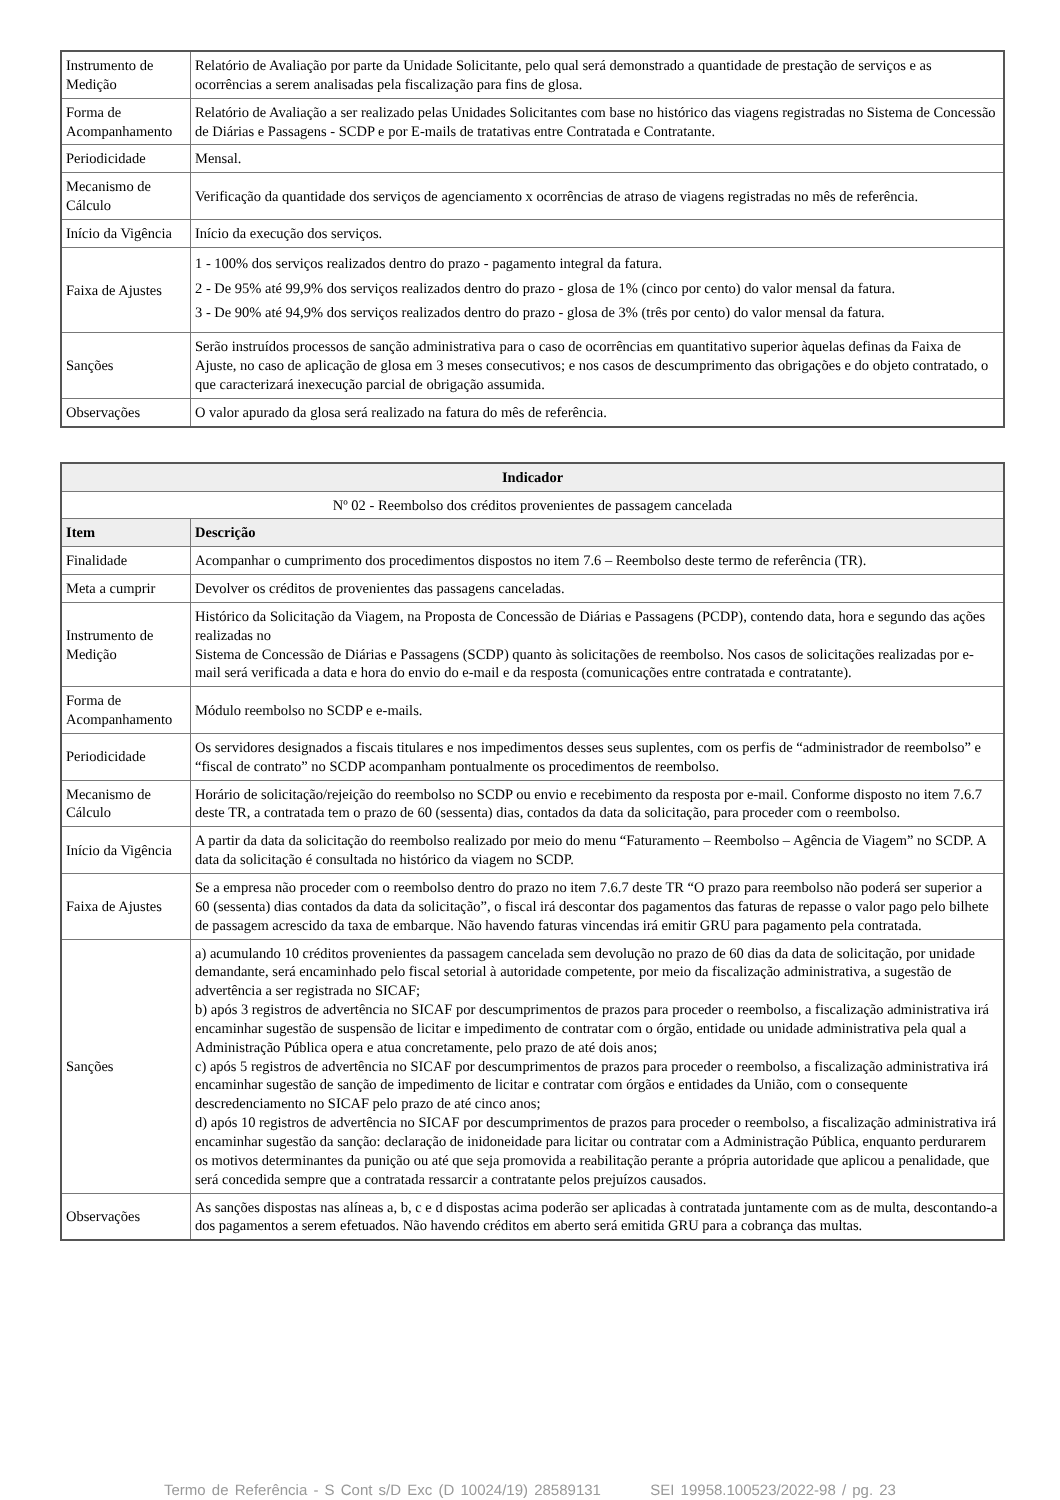| Instrumento de Medição | Relatório de Avaliação por parte da Unidade Solicitante, pelo qual será demonstrado a quantidade de prestação de serviços e as ocorrências a serem analisadas pela fiscalização para fins de glosa. |
| Forma de Acompanhamento | Relatório de Avaliação a ser realizado pelas Unidades Solicitantes com base no histórico das viagens registradas no Sistema de Concessão de Diárias e Passagens - SCDP e por E-mails de tratativas entre Contratada e Contratante. |
| Periodicidade | Mensal. |
| Mecanismo de Cálculo | Verificação da quantidade dos serviços de agenciamento x ocorrências de atraso de viagens registradas no mês de referência. |
| Início da Vigência | Início da execução dos serviços. |
| Faixa de Ajustes | 1 - 100% dos serviços realizados dentro do prazo - pagamento integral da fatura. 2 - De 95% até 99,9% dos serviços realizados dentro do prazo - glosa de 1% (cinco por cento) do valor mensal da fatura. 3 - De 90% até 94,9% dos serviços realizados dentro do prazo - glosa de 3% (três por cento) do valor mensal da fatura. |
| Sanções | Serão instruídos processos de sanção administrativa para o caso de ocorrências em quantitativo superior àquelas definas da Faixa de Ajuste, no caso de aplicação de glosa em 3 meses consecutivos; e nos casos de descumprimento das obrigações e do objeto contratado, o que caracterizará inexecução parcial de obrigação assumida. |
| Observações | O valor apurado da glosa será realizado na fatura do mês de referência. |
| Indicador | |
| --- | --- |
| Nº 02 - Reembolso dos créditos provenientes de passagem cancelada | |
| Item | Descrição |
| Finalidade | Acompanhar o cumprimento dos procedimentos dispostos no item 7.6 – Reembolso deste termo de referência (TR). |
| Meta a cumprir | Devolver os créditos de provenientes das passagens canceladas. |
| Instrumento de Medição | Histórico da Solicitação da Viagem, na Proposta de Concessão de Diárias e Passagens (PCDP), contendo data, hora e segundo das ações realizadas no Sistema de Concessão de Diárias e Passagens (SCDP) quanto às solicitações de reembolso. Nos casos de solicitações realizadas por e-mail será verificada a data e hora do envio do e-mail e da resposta (comunicações entre contratada e contratante). |
| Forma de Acompanhamento | Módulo reembolso no SCDP e e-mails. |
| Periodicidade | Os servidores designados a fiscais titulares e nos impedimentos desses seus suplentes, com os perfis de “administrador de reembolso” e “fiscal de contrato” no SCDP acompanham pontualmente os procedimentos de reembolso. |
| Mecanismo de Cálculo | Horário de solicitação/rejeição do reembolso no SCDP ou envio e recebimento da resposta por e-mail. Conforme disposto no item 7.6.7 deste TR, a contratada tem o prazo de 60 (sessenta) dias, contados da data da solicitação, para proceder com o reembolso. |
| Início da Vigência | A partir da data da solicitação do reembolso realizado por meio do menu “Faturamento – Reembolso – Agência de Viagem” no SCDP. A data da solicitação é consultada no histórico da viagem no SCDP. |
| Faixa de Ajustes | Se a empresa não proceder com o reembolso dentro do prazo no item 7.6.7 deste TR “O prazo para reembolso não poderá ser superior a 60 (sessenta) dias contados da data da solicitação”, o fiscal irá descontar dos pagamentos das faturas de repasse o valor pago pelo bilhete de passagem acrescido da taxa de embarque. Não havendo faturas vincendas irá emitir GRU para pagamento pela contratada. |
| Sanções | a) acumulando 10 créditos provenientes da passagem cancelada sem devolução no prazo de 60 dias da data de solicitação, por unidade demandante, será encaminhado pelo fiscal setorial à autoridade competente, por meio da fiscalização administrativa, a sugestão de advertência a ser registrada no SICAF; b) após 3 registros de advertência no SICAF por descumprimentos de prazos para proceder o reembolso, a fiscalização administrativa irá encaminhar sugestão de suspensão de licitar e impedimento de contratar com o órgão, entidade ou unidade administrativa pela qual a Administração Pública opera e atua concretamente, pelo prazo de até dois anos; c) após 5 registros de advertência no SICAF por descumprimentos de prazos para proceder o reembolso, a fiscalização administrativa irá encaminhar sugestão de sanção de impedimento de licitar e contratar com órgãos e entidades da União, com o consequente descredenciamento no SICAF pelo prazo de até cinco anos; d) após 10 registros de advertência no SICAF por descumprimentos de prazos para proceder o reembolso, a fiscalização administrativa irá encaminhar sugestão da sanção: declaração de inidoneidade para licitar ou contratar com a Administração Pública, enquanto perdurarem os motivos determinantes da punição ou até que seja promovida a reabilitação perante a própria autoridade que aplicou a penalidade, que será concedida sempre que a contratada ressarcir a contratante pelos prejuízos causados. |
| Observações | As sanções dispostas nas alíneas a, b, c e d dispostas acima poderão ser aplicadas à contratada juntamente com as de multa, descontando-a dos pagamentos a serem efetuados. Não havendo créditos em aberto será emitida GRU para a cobrança das multas. |
Termo de Referência - S Cont s/D Exc (D 10024/19) 28589131 SEI 19958.100523/2022-98 / pg. 23